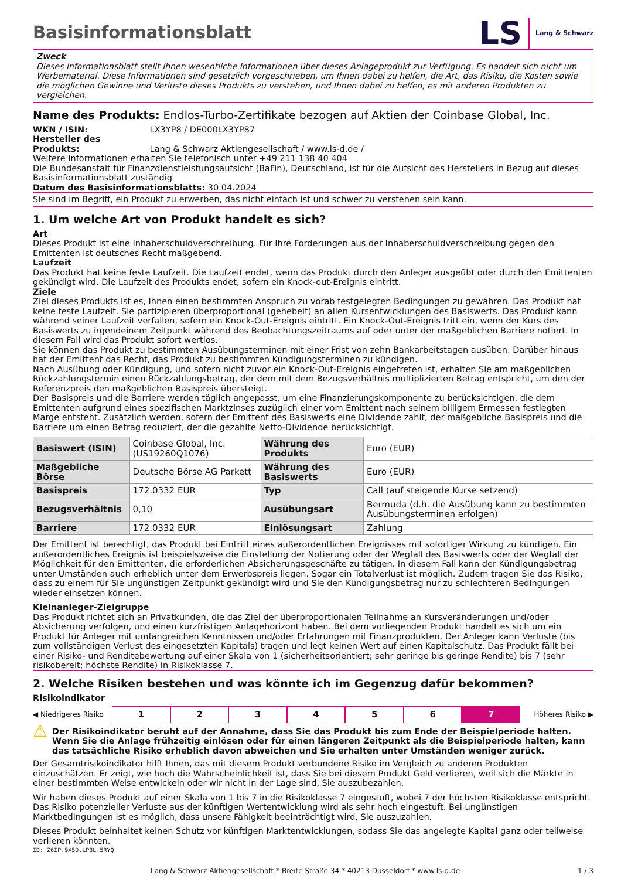Basisinformationsblatt
LS Lang & Schwarz
Zweck
Dieses Informationsblatt stellt Ihnen wesentliche Informationen über dieses Anlageprodukt zur Verfügung. Es handelt sich nicht um Werbematerial. Diese Informationen sind gesetzlich vorgeschrieben, um Ihnen dabei zu helfen, die Art, das Risiko, die Kosten sowie die möglichen Gewinne und Verluste dieses Produkts zu verstehen, und Ihnen dabei zu helfen, es mit anderen Produkten zu vergleichen.
Name des Produkts: Endlos-Turbo-Zertifikate bezogen auf Aktien der Coinbase Global, Inc.
WKN / ISIN: LX3YP8 / DE000LX3YP87
Hersteller des Produkts: Lang & Schwarz Aktiengesellschaft / www.ls-d.de /
Weitere Informationen erhalten Sie telefonisch unter +49 211 138 40 404
Die Bundesanstalt für Finanzdienstleistungsaufsicht (BaFin), Deutschland, ist für die Aufsicht des Herstellers in Bezug auf dieses Basisinformationsblatt zuständig
Datum des Basisinformationsblatts: 30.04.2024
Sie sind im Begriff, ein Produkt zu erwerben, das nicht einfach ist und schwer zu verstehen sein kann.
1. Um welche Art von Produkt handelt es sich?
Art
Dieses Produkt ist eine Inhaberschuldverschreibung. Für Ihre Forderungen aus der Inhaberschuldverschreibung gegen den Emittenten ist deutsches Recht maßgebend.
Laufzeit
Das Produkt hat keine feste Laufzeit. Die Laufzeit endet, wenn das Produkt durch den Anleger ausgeübt oder durch den Emittenten gekündigt wird. Die Laufzeit des Produkts endet, sofern ein Knock-out-Ereignis eintritt.
Ziele
Ziel dieses Produkts ist es, Ihnen einen bestimmten Anspruch zu vorab festgelegten Bedingungen zu gewähren. Das Produkt hat keine feste Laufzeit. Sie partizipieren überproportional (gehebelt) an allen Kursentwicklungen des Basiswerts. Das Produkt kann während seiner Laufzeit verfallen, sofern ein Knock-Out-Ereignis eintritt. Ein Knock-Out-Ereignis tritt ein, wenn der Kurs des Basiswerts zu irgendeinem Zeitpunkt während des Beobachtungszeitraums auf oder unter der maßgeblichen Barriere notiert. In diesem Fall wird das Produkt sofort wertlos.
Sie können das Produkt zu bestimmten Ausübungsterminen mit einer Frist von zehn Bankarbeitstagen ausüben. Darüber hinaus hat der Emittent das Recht, das Produkt zu bestimmten Kündigungsterminen zu kündigen.
Nach Ausübung oder Kündigung, und sofern nicht zuvor ein Knock-Out-Ereignis eingetreten ist, erhalten Sie am maßgeblichen Rückzahlungstermin einen Rückzahlungsbetrag, der dem mit dem Bezugsverhältnis multiplizierten Betrag entspricht, um den der Referenzpreis den maßgeblichen Basispreis übersteigt.
Der Basispreis und die Barriere werden täglich angepasst, um eine Finanzierungskomponente zu berücksichtigen, die dem Emittenten aufgrund eines spezifischen Marktzinses zuzüglich einer vom Emittent nach seinem billigem Ermessen festlegten Marge entsteht. Zusätzlich werden, sofern der Emittent des Basiswerts eine Dividende zahlt, der maßgebliche Basispreis und die Barriere um einen Betrag reduziert, der die gezahlte Netto-Dividende berücksichtigt.
| Basiswert (ISIN) | Coinbase Global, Inc. (US19260Q1076) | Währung des Produkts | Euro (EUR) |
| Maßgebliche Börse | Deutsche Börse AG Parkett | Währung des Basiswerts | Euro (EUR) |
| Basispreis | 172.0332 EUR | Typ | Call (auf steigende Kurse setzend) |
| Bezugsverhältnis | 0,10 | Ausübungsart | Bermuda (d.h. die Ausübung kann zu bestimmten Ausübungsterminen erfolgen) |
| Barriere | 172.0332 EUR | Einlösungsart | Zahlung |
Der Emittent ist berechtigt, das Produkt bei Eintritt eines außerordentlichen Ereignisses mit sofortiger Wirkung zu kündigen. Ein außerordentliches Ereignis ist beispielsweise die Einstellung der Notierung oder der Wegfall des Basiswerts oder der Wegfall der Möglichkeit für den Emittenten, die erforderlichen Absicherungsgeschäfte zu tätigen. In diesem Fall kann der Kündigungsbetrag unter Umständen auch erheblich unter dem Erwerbspreis liegen. Sogar ein Totalverlust ist möglich. Zudem tragen Sie das Risiko, dass zu einem für Sie ungünstigen Zeitpunkt gekündigt wird und Sie den Kündigungsbetrag nur zu schlechteren Bedingungen wieder einsetzen können.
Kleinanleger-Zielgruppe
Das Produkt richtet sich an Privatkunden, die das Ziel der überproportionalen Teilnahme an Kursveränderungen und/oder Absicherung verfolgen, und einen kurzfristigen Anlagehorizont haben. Bei dem vorliegenden Produkt handelt es sich um ein Produkt für Anleger mit umfangreichen Kenntnissen und/oder Erfahrungen mit Finanzprodukten. Der Anleger kann Verluste (bis zum vollständigen Verlust des eingesetzten Kapitals) tragen und legt keinen Wert auf einen Kapitalschutz. Das Produkt fällt bei einer Risiko- und Renditebewertung auf einer Skala von 1 (sicherheitsorientiert; sehr geringe bis geringe Rendite) bis 7 (sehr risikobereit; höchste Rendite) in Risikoklasse 7.
2. Welche Risiken bestehen und was könnte ich im Gegenzug dafür bekommen?
Risikoindikator
◀ Niedrigeres Risiko
1 2 3 4 5 6 7
Höheres Risiko ▶
⚠ Der Risikoindikator beruht auf der Annahme, dass Sie das Produkt bis zum Ende der Beispielperiode halten. Wenn Sie die Anlage frühzeitig einlösen oder für einen längeren Zeitpunkt als die Beispielperiode halten, kann das tatsächliche Risiko erheblich davon abweichen und Sie erhalten unter Umständen weniger zurück.
Der Gesamtrisikoindikator hilft Ihnen, das mit diesem Produkt verbundene Risiko im Vergleich zu anderen Produkten einzuschätzen. Er zeigt, wie hoch die Wahrscheinlichkeit ist, dass Sie bei diesem Produkt Geld verlieren, weil sich die Märkte in einer bestimmten Weise entwickeln oder wir nicht in der Lage sind, Sie auszubezahlen.
Wir haben dieses Produkt auf einer Skala von 1 bis 7 in die Risikoklasse 7 eingestuft, wobei 7 der höchsten Risikoklasse entspricht. Das Risiko potenzieller Verluste aus der künftigen Wertentwicklung wird als sehr hoch eingestuft. Bei ungünstigen Marktbedingungen ist es möglich, dass unsere Fähigkeit beeinträchtigt wird, Sie auszuzahlen.
Dieses Produkt beinhaltet keinen Schutz vor künftigen Marktentwicklungen, sodass Sie das angelegte Kapital ganz oder teilweise verlieren könnten.
ID: Z6IP.9X5D.LP3L.5RYQ
Lang & Schwarz Aktiengesellschaft * Breite Straße 34 * 40213 Düsseldorf * www.ls-d.de 1 / 3